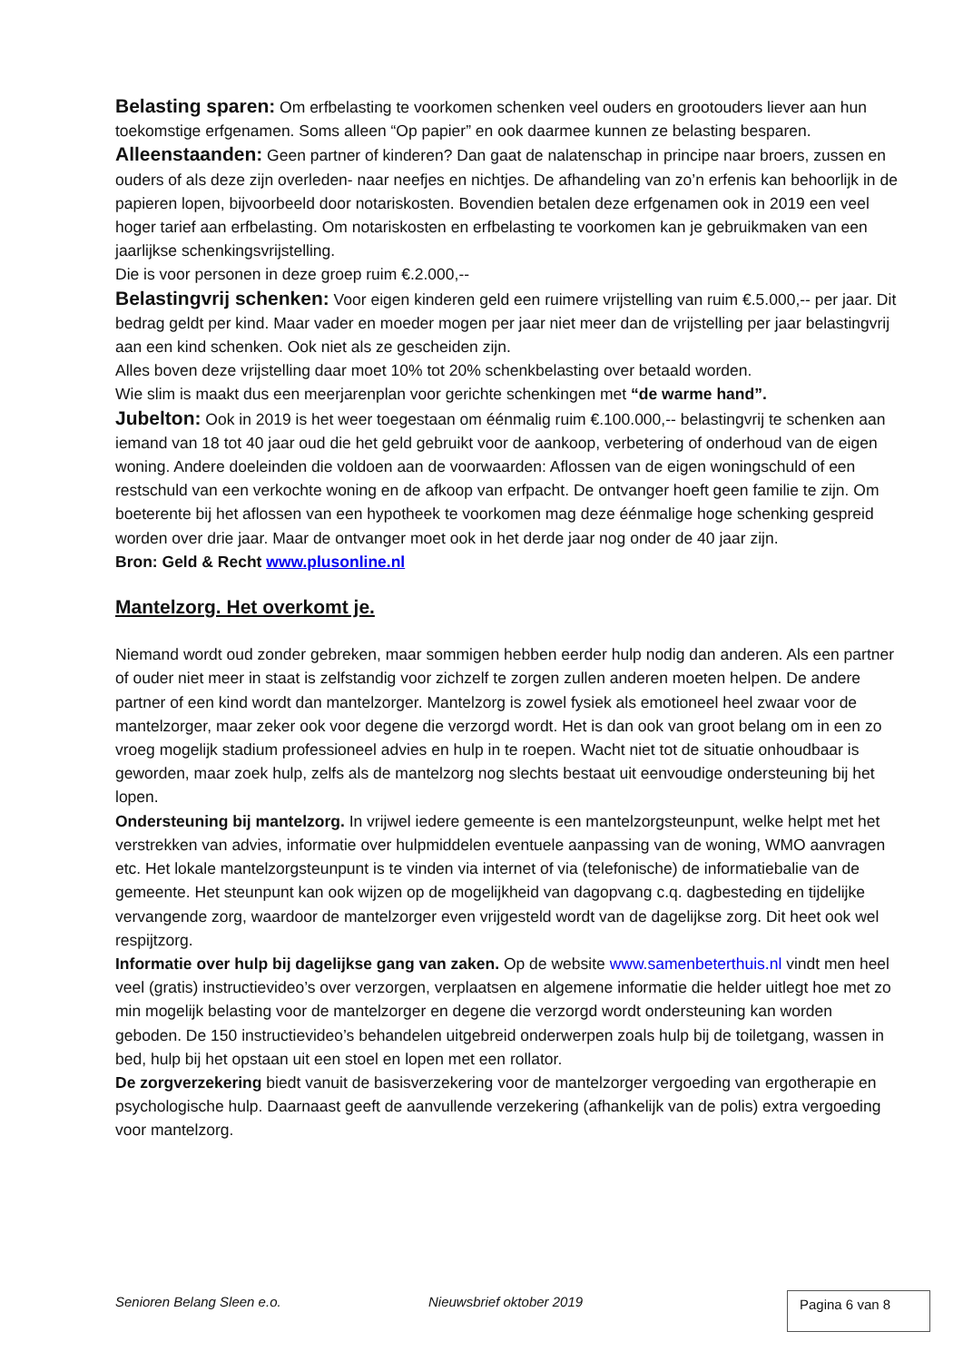Belasting sparen: Om erfbelasting te voorkomen schenken veel ouders en grootouders liever aan hun toekomstige erfgenamen. Soms alleen “Op papier” en ook daarmee kunnen ze belasting besparen.
Alleenstaanden: Geen partner of kinderen? Dan gaat de nalatenschap in principe naar broers, zussen en ouders of als deze zijn overleden- naar neefjes en nichtjes. De afhandeling van zo’n erfenis kan behoorlijk in de papieren lopen, bijvoorbeeld door notariskosten. Bovendien betalen deze erfgenamen ook in 2019 een veel hoger tarief aan erfbelasting. Om notariskosten en erfbelasting te voorkomen kan je gebruikmaken van een jaarlijkse schenkingsvrijstelling.
Die is voor personen in deze groep ruim €.2.000,--
Belastingvrij schenken: Voor eigen kinderen geld een ruimere vrijstelling van ruim €.5.000,-- per jaar. Dit bedrag geldt per kind. Maar vader en moeder mogen per jaar niet meer dan de vrijstelling per jaar belastingvrij aan een kind schenken. Ook niet als ze gescheiden zijn.
Alles boven deze vrijstelling daar moet 10% tot 20% schenkbelasting over betaald worden.
Wie slim is maakt dus een meerjarenplan voor gerichte schenkingen met “de warme hand”.
Jubelton: Ook in 2019 is het weer toegestaan om éénmalig ruim €.100.000,-- belastingvrij te schenken aan iemand van 18 tot 40 jaar oud die het geld gebruikt voor de aankoop, verbetering of onderhoud van de eigen woning. Andere doeleinden die voldoen aan de voorwaarden: Aflossen van de eigen woningschuld of een restschuld van een verkochte woning en de afkoop van erfpacht. De ontvanger hoeft geen familie te zijn. Om boeterente bij het aflossen van een hypotheek te voorkomen mag deze éénmalige hoge schenking gespreid worden over drie jaar. Maar de ontvanger moet ook in het derde jaar nog onder de 40 jaar zijn.
Bron: Geld & Recht www.plusonline.nl
Mantelzorg. Het overkomt je.
Niemand wordt oud zonder gebreken, maar sommigen hebben eerder hulp nodig dan anderen. Als een partner of ouder niet meer in staat is zelfstandig voor zichzelf te zorgen zullen anderen moeten helpen. De andere partner of een kind wordt dan mantelzorger. Mantelzorg is zowel fysiek als emotioneel heel zwaar voor de mantelzorger, maar zeker ook voor degene die verzorgd wordt. Het is dan ook van groot belang om in een zo vroeg mogelijk stadium professioneel advies en hulp in te roepen. Wacht niet tot de situatie onhoudbaar is geworden, maar zoek hulp, zelfs als de mantelzorg nog slechts bestaat uit eenvoudige ondersteuning bij het lopen.
Ondersteuning bij mantelzorg. In vrijwel iedere gemeente is een mantelzorgsteunpunt, welke helpt met het verstrekken van advies, informatie over hulpmiddelen eventuele aanpassing van de woning, WMO aanvragen etc. Het lokale mantelzorgsteunpunt is te vinden via internet of via (telefonische) de informatiebalie van de gemeente. Het steunpunt kan ook wijzen op de mogelijkheid van dagopvang c.q. dagbesteding en tijdelijke vervangende zorg, waardoor de mantelzorger even vrijgesteld wordt van de dagelijkse zorg. Dit heet ook wel respijtzorg.
Informatie over hulp bij dagelijkse gang van zaken. Op de website www.samenbeterthuis.nl vindt men heel veel (gratis) instructievideo’s over verzorgen, verplaatsen en algemene informatie die helder uitlegt hoe met zo min mogelijk belasting voor de mantelzorger en degene die verzorgd wordt ondersteuning kan worden geboden. De 150 instructievideo’s behandelen uitgebreid onderwerpen zoals hulp bij de toiletgang, wassen in bed, hulp bij het opstaan uit een stoel en lopen met een rollator.
De zorgverzekering biedt vanuit de basisverzekering voor de mantelzorger vergoeding van ergotherapie en psychologische hulp. Daarnaast geeft de aanvullende verzekering (afhankelijk van de polis) extra vergoeding voor mantelzorg.
Senioren Belang Sleen e.o. Nieuwsbrief oktober 2019 Pagina 6 van 8